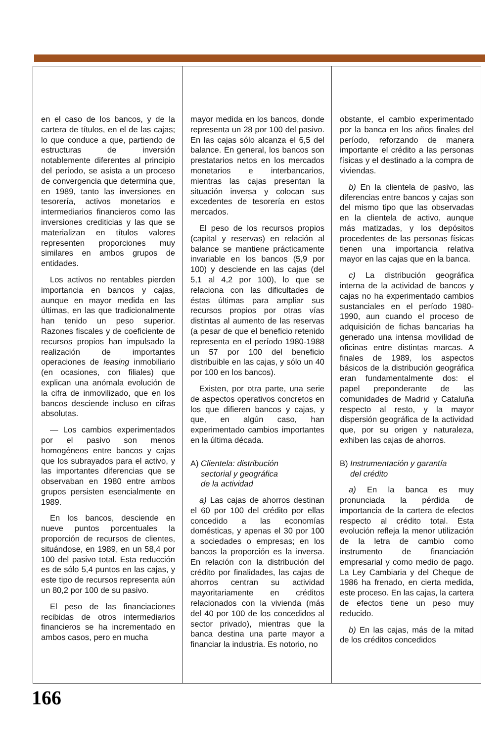en el caso de los bancos, y de la cartera de títulos, en el de las cajas; lo que conduce a que, partiendo de estructuras de inversión notablemente diferentes al principio del período, se asista a un proceso de convergencia que determina que, en 1989, tanto las inversiones en tesorería, activos monetarios e intermediarios financieros como las inversiones crediticias y las que se materializan en títulos valores representen proporciones muy similares en ambos grupos de entidades.
Los activos no rentables pierden importancia en bancos y cajas, aunque en mayor medida en las últimas, en las que tradicionalmente han tenido un peso superior. Razones fiscales y de coeficiente de recursos propios han impulsado la realización de importantes operaciones de leasing inmobiliario (en ocasiones, con filiales) que explican una anómala evolución de la cifra de inmovilizado, que en los bancos desciende incluso en cifras absolutas.
— Los cambios experimentados por el pasivo son menos homogéneos entre bancos y cajas que los subrayados para el activo, y las importantes diferencias que se observaban en 1980 entre ambos grupos persisten esencialmente en 1989.
En los bancos, desciende en nueve puntos porcentuales la proporción de recursos de clientes, situándose, en 1989, en un 58,4 por 100 del pasivo total. Esta reducción es de sólo 5,4 puntos en las cajas, y este tipo de recursos representa aún un 80,2 por 100 de su pasivo.
El peso de las financiaciones recibidas de otros intermediarios financieros se ha incrementado en ambos casos, pero en mucha
mayor medida en los bancos, donde representa un 28 por 100 del pasivo. En las cajas sólo alcanza el 6,5 del balance. En general, los bancos son prestatarios netos en los mercados monetarios e interbancarios, mientras las cajas presentan la situación inversa y colocan sus excedentes de tesorería en estos mercados.
El peso de los recursos propios (capital y reservas) en relación al balance se mantiene prácticamente invariable en los bancos (5,9 por 100) y desciende en las cajas (del 5,1 al 4,2 por 100), lo que se relaciona con las dificultades de éstas últimas para ampliar sus recursos propios por otras vías distintas al aumento de las reservas (a pesar de que el beneficio retenido representa en el período 1980-1988 un 57 por 100 del beneficio distribuible en las cajas, y sólo un 40 por 100 en los bancos).
Existen, por otra parte, una serie de aspectos operativos concretos en los que difieren bancos y cajas, y que, en algún caso, han experimentado cambios importantes en la última década.
A) Clientela: distribución
sectorial y geográfica
de la actividad
a) Las cajas de ahorros destinan el 60 por 100 del crédito por ellas concedido a las economías domésticas, y apenas el 30 por 100 a sociedades o empresas; en los bancos la proporción es la inversa. En relación con la distribución del crédito por finalidades, las cajas de ahorros centran su actividad mayoritariamente en créditos relacionados con la vivienda (más del 40 por 100 de los concedidos al sector privado), mientras que la banca destina una parte mayor a financiar la industria. Es notorio, no
obstante, el cambio experimentado por la banca en los años finales del período, reforzando de manera importante el crédito a las personas físicas y el destinado a la compra de viviendas.
b) En la clientela de pasivo, las diferencias entre bancos y cajas son del mismo tipo que las observadas en la clientela de activo, aunque más matizadas, y los depósitos procedentes de las personas físicas tienen una importancia relativa mayor en las cajas que en la banca.
c) La distribución geográfica interna de la actividad de bancos y cajas no ha experimentado cambios sustanciales en el período 1980-1990, aun cuando el proceso de adquisición de fichas bancarias ha generado una intensa movilidad de oficinas entre distintas marcas. A finales de 1989, los aspectos básicos de la distribución geográfica eran fundamentalmente dos: el papel preponderante de las comunidades de Madrid y Cataluña respecto al resto, y la mayor dispersión geográfica de la actividad que, por su origen y naturaleza, exhiben las cajas de ahorros.
B) Instrumentación y garantía
del crédito
a) En la banca es muy pronunciada la pérdida de importancia de la cartera de efectos respecto al crédito total. Esta evolución refleja la menor utilización de la letra de cambio como instrumento de financiación empresarial y como medio de pago. La Ley Cambiaria y del Cheque de 1986 ha frenado, en cierta medida, este proceso. En las cajas, la cartera de efectos tiene un peso muy reducido.
b) En las cajas, más de la mitad de los créditos concedidos
166